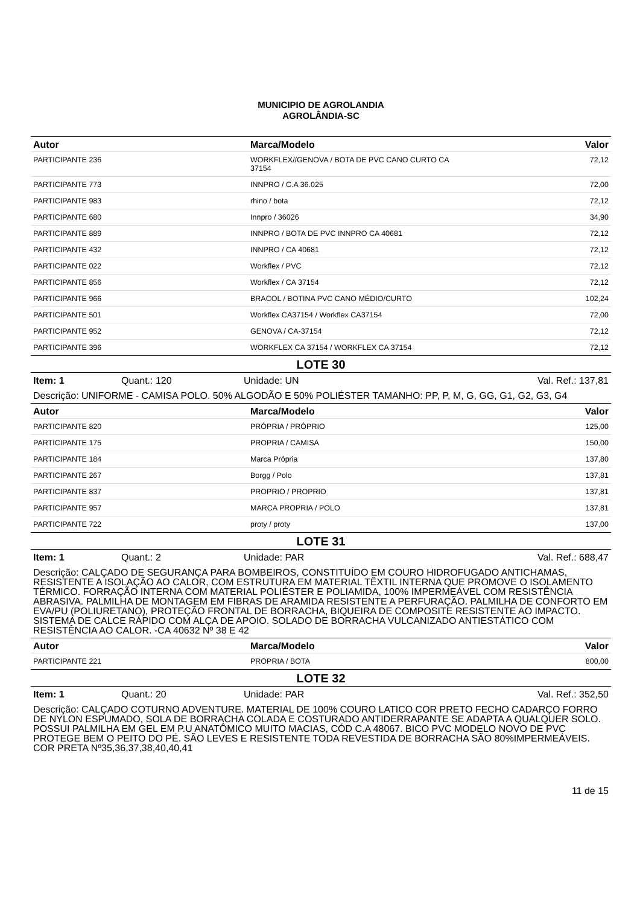MUNICIPIO DE AGROLANDIA
AGROLÂNDIA-SC
| Autor | Marca/Modelo | Valor |
| --- | --- | --- |
| PARTICIPANTE 236 | WORKFLEX//GENOVA / BOTA DE PVC CANO CURTO CA 37154 | 72,12 |
| PARTICIPANTE 773 | INNPRO / C.A 36.025 | 72,00 |
| PARTICIPANTE 983 | rhino / bota | 72,12 |
| PARTICIPANTE 680 | Innpro / 36026 | 34,90 |
| PARTICIPANTE 889 | INNPRO / BOTA DE PVC INNPRO CA 40681 | 72,12 |
| PARTICIPANTE 432 | INNPRO / CA 40681 | 72,12 |
| PARTICIPANTE 022 | Workflex / PVC | 72,12 |
| PARTICIPANTE 856 | Workflex / CA 37154 | 72,12 |
| PARTICIPANTE 966 | BRACOL / BOTINA PVC CANO MÉDIO/CURTO | 102,24 |
| PARTICIPANTE 501 | Workflex CA37154 / Workflex CA37154 | 72,00 |
| PARTICIPANTE 952 | GENOVA / CA-37154 | 72,12 |
| PARTICIPANTE 396 | WORKFLEX CA 37154 / WORKFLEX CA 37154 | 72,12 |
LOTE 30
Item: 1 Quant.: 120 Unidade: UN Val. Ref.: 137,81
Descrição: UNIFORME - CAMISA POLO. 50% ALGODÃO E 50% POLIÉSTER TAMANHO: PP, P, M, G, GG, G1, G2, G3, G4
| Autor | Marca/Modelo | Valor |
| --- | --- | --- |
| PARTICIPANTE 820 | PRÓPRIA / PRÓPRIO | 125,00 |
| PARTICIPANTE 175 | PROPRIA / CAMISA | 150,00 |
| PARTICIPANTE 184 | Marca Própria | 137,80 |
| PARTICIPANTE 267 | Borgg / Polo | 137,81 |
| PARTICIPANTE 837 | PROPRIO / PROPRIO | 137,81 |
| PARTICIPANTE 957 | MARCA PROPRIA / POLO | 137,81 |
| PARTICIPANTE 722 | proty / proty | 137,00 |
LOTE 31
Item: 1 Quant.: 2 Unidade: PAR Val. Ref.: 688,47
Descrição: CALÇADO DE SEGURANÇA PARA BOMBEIROS, CONSTITUÍDO EM COURO HIDROFUGADO ANTICHAMAS, RESISTENTE A ISOLAÇÃO AO CALOR, COM ESTRUTURA EM MATERIAL TÊXTIL INTERNA QUE PROMOVE O ISOLAMENTO TÉRMICO. FORRAÇÃO INTERNA COM MATERIAL POLIÉSTER E POLIAMIDA, 100% IMPERMEÁVEL COM RESISTÊNCIA ABRASIVA. PALMILHA DE MONTAGEM EM FIBRAS DE ARAMIDA RESISTENTE A PERFURAÇÃO. PALMILHA DE CONFORTO EM EVA/PU (POLIURETANO), PROTEÇÃO FRONTAL DE BORRACHA, BIQUEIRA DE COMPOSITE RESISTENTE AO IMPACTO. SISTEMA DE CALCE RÁPIDO COM ALÇA DE APOIO. SOLADO DE BORRACHA VULCANIZADO ANTIESTÁTICO COM RESISTÊNCIA AO CALOR. -CA 40632 Nº 38 E 42
| Autor | Marca/Modelo | Valor |
| --- | --- | --- |
| PARTICIPANTE 221 | PROPRIA / BOTA | 800,00 |
LOTE 32
Item: 1 Quant.: 20 Unidade: PAR Val. Ref.: 352,50
Descrição: CALÇADO COTURNO ADVENTURE. MATERIAL DE 100% COURO LATICO COR PRETO FECHO CADARÇO FORRO DE NYLON ESPUMADO, SOLA DE BORRACHA COLADA E COSTURADO ANTIDERRAPANTE SE ADAPTA A QUALQUER SOLO. POSSUI PALMILHA EM GEL EM P.U ANATÔMICO MUITO MACIAS, CÓD C.A 48067. BICO PVC MODELO NOVO DE PVC PROTEGE BEM O PEITO DO PÉ. SÃO LEVES E RESISTENTE TODA REVESTIDA DE BORRACHA SÃO 80%IMPERMEÁVEIS. COR PRETA Nº35,36,37,38,40,40,41
11 de 15